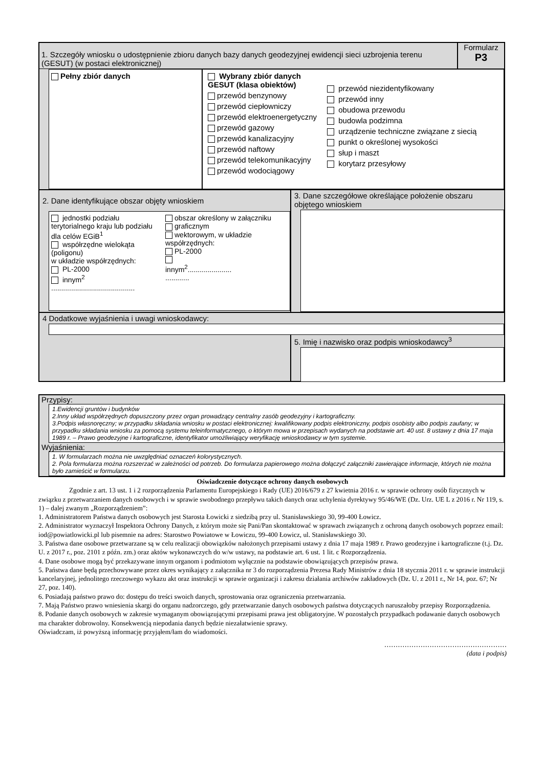1. Szczegóły wniosku o udostępnienie zbioru danych bazy danych geodezyjnej ewidencji sieci uzbrojenia terenu (GESUT) (w postaci elektronicznej)
Formularz
P3
Pełny zbiór danych Wybrany zbiór danych
GESUT (klasa obiektów)
przewód benzynowy
przewód ciepłowniczy
przewód elektroenergetyczny
przewód gazowy
przewód kanalizacyjny
przewód naftowy
przewód telekomunikacyjny
przewód wodociągowy
przewód niezidentyfikowany
przewód inny
obudowa przewodu
budowla podzimna
urządzenie techniczne związane z siecią
punkt o określonej wysokości
słup i maszt
korytarz przesyłowy
2. Dane identyfikujące obszar objęty wnioskiem
jednostki podziału terytorialnego kraju lub podziału dla celów EGiB<sup>1</sup>
współrzędne wielokąta (poligonu)
w układzie współrzędnych:
PL-2000
innym<sup>2</sup>
..........................................
obszar określony w załączniku
graficznym
wektorowym, w układzie współrzędnych:
PL-2000
innym<sup>2</sup>......................
............
3. Dane szczegółowe określające położenie obszaru objętego wnioskiem
4 Dodatkowe wyjaśnienia i uwagi wnioskodawcy:
5. Imię i nazwisko oraz podpis wnioskodawcy<sup>3</sup>
Przypisy:
1.Ewidencji gruntów i budynków
2.Inny układ współrzędnych dopuszczony przez organ prowadzący centralny zasób geodezyjny i kartograficzny.
3.Podpis własnoręczny; w przypadku składania wniosku w postaci elektronicznej: kwalifikowany podpis elektroniczny, podpis osobisty albo podpis zaufany; w przypadku składania wniosku za pomocą systemu teleinformatycznego, o którym mowa w przepisach wydanych na podstawie art. 40 ust. 8 ustawy z dnia 17 maja 1989 r. – Prawo geodezyjne i kartograficzne, identyfikator umożliwiający weryfikację wnioskodawcy w tym systemie.
Wyjaśnienia:
1. W formularzach można nie uwzględniać oznaczeń kolorystycznych.
2. Pola formularza można rozszerzać w zależności od potrzeb. Do formularza papierowego można dołączyć załączniki zawierające informacje, których nie można było zamieścić w formularzu.
Oświadczenie dotyczące ochrony danych osobowych
Zgodnie z art. 13 ust. 1 i 2 rozporządzenia Parlamentu Europejskiego i Rady (UE) 2016/679 z 27 kwietnia 2016 r. w sprawie ochrony osób fizycznych w związku z przetwarzaniem danych osobowych i w sprawie swobodnego przepływu takich danych oraz uchylenia dyrektywy 95/46/WE (Dz. Urz. UE L z 2016 r. Nr 119, s. 1) – dalej zwanym „Rozporządzeniem”:
1. Administratorem Państwa danych osobowych jest Starosta Łowicki z siedzibą przy ul. Stanisławskiego 30, 99-400 Łowicz.
2. Administrator wyznaczył Inspektora Ochrony Danych, z którym może się Pani/Pan skontaktować w sprawach związanych z ochroną danych osobowych poprzez email: iod@powiatlowicki.pl lub pisemnie na adres: Starostwo Powiatowe w Łowiczu, 99-400 Łowicz, ul. Stanisławskiego 30.
3. Państwa dane osobowe przetwarzane są w celu realizacji obowiązków nałożonych przepisami ustawy z dnia 17 maja 1989 r. Prawo geodezyjne i kartograficzne (t.j. Dz. U. z 2017 r., poz. 2101 z późn. zm.) oraz aktów wykonawczych do w/w ustawy, na podstawie art. 6 ust. 1 lit. c Rozporządzenia.
4. Dane osobowe mogą być przekazywane innym organom i podmiotom wyłącznie na podstawie obowiązujących przepisów prawa.
5. Państwa dane będą przechowywane przez okres wynikający z załącznika nr 3 do rozporządzenia Prezesa Rady Ministrów z dnia 18 stycznia 2011 r. w sprawie instrukcji kancelaryjnej, jednolitego rzeczowego wykazu akt oraz instrukcji w sprawie organizacji i zakresu działania archiwów zakładowych (Dz. U. z 2011 r., Nr 14, poz. 67; Nr 27, poz. 140).
6. Posiadają państwo prawo do: dostępu do treści swoich danych, sprostowania oraz ograniczenia przetwarzania.
7. Mają Państwo prawo wniesienia skargi do organu nadzorczego, gdy przetwarzanie danych osobowych państwa dotyczących naruszałoby przepisy Rozporządzenia.
8. Podanie danych osobowych w zakresie wymaganym obowiązującymi przepisami prawa jest obligatoryjne. W pozostałych przypadkach podawanie danych osobowych ma charakter dobrowolny. Konsekwencją niepodania danych będzie niezałatwienie sprawy.
Oświadczam, iż powyższą informację przyjąłem/łam do wiadomości.
………………………………………………
(data i podpis)